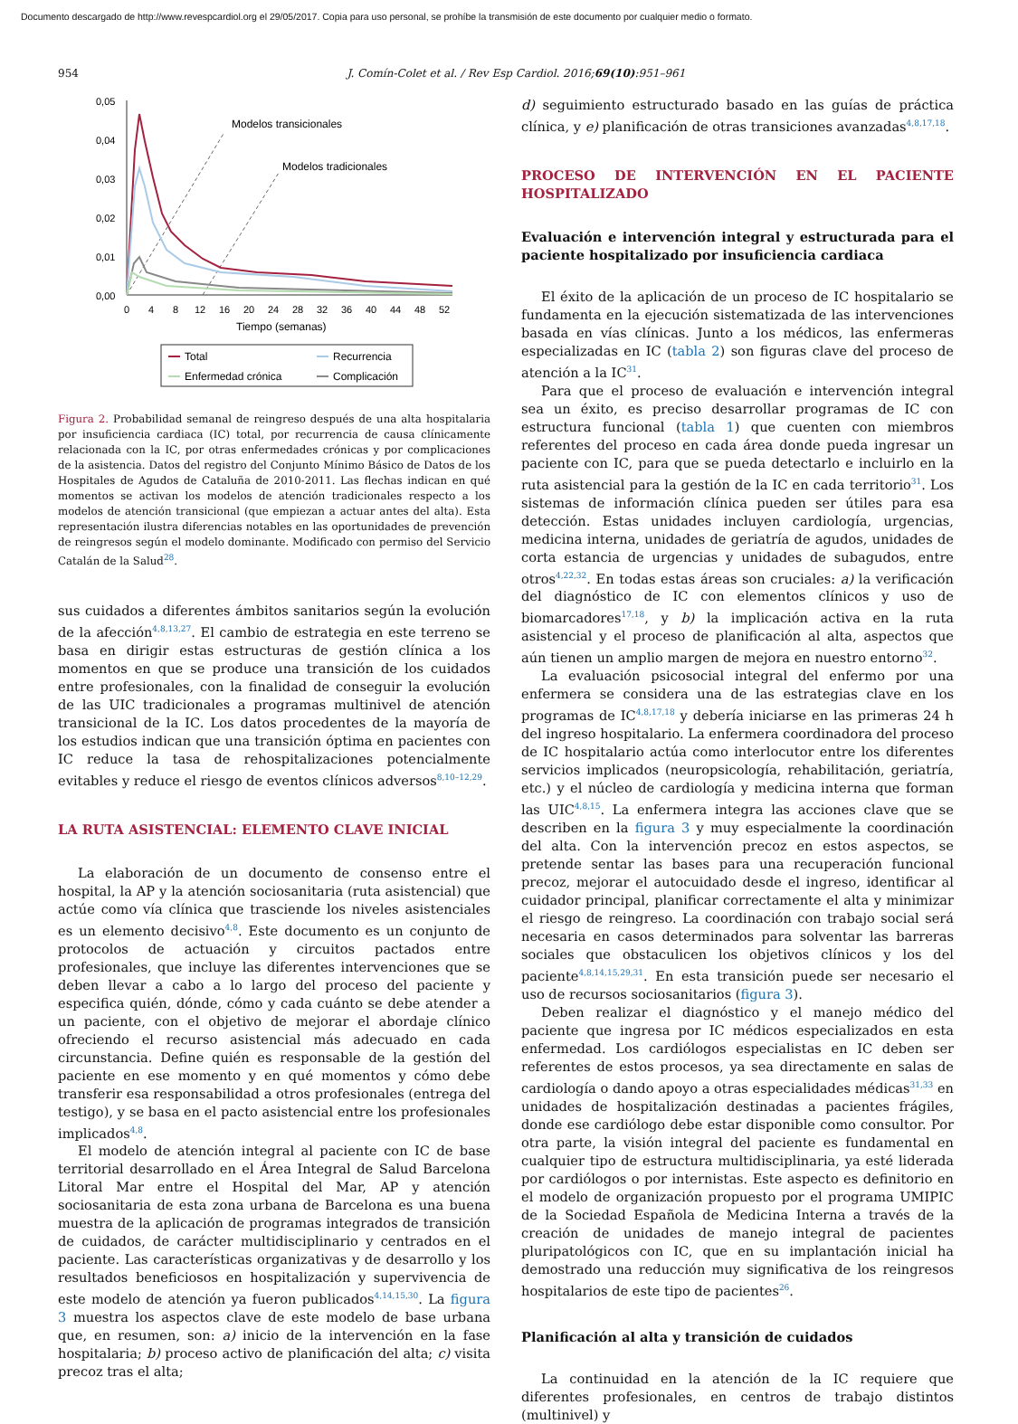Documento descargado de http://www.revespcardiol.org el 29/05/2017. Copia para uso personal, se prohíbe la transmisión de este documento por cualquier medio o formato.
954 J. Comín-Colet et al. / Rev Esp Cardiol. 2016;69(10):951–961
0,05
0,04
0,03
0,02
0,01
0,00
0
4
8
12
16
20
24
28
32
36
40
44
48
52
Tiempo (semanas)
Modelos transicionales
Modelos tradicionales
Total
Recurrencia
Enfermedad crónica
Complicación
Figura 2. Probabilidad semanal de reingreso después de una alta hospitalaria por insuficiencia cardiaca (IC) total, por recurrencia de causa clínicamente relacionada con la IC, por otras enfermedades crónicas y por complicaciones de la asistencia. Datos del registro del Conjunto Mínimo Básico de Datos de los Hospitales de Agudos de Cataluña de 2010-2011. Las flechas indican en qué momentos se activan los modelos de atención tradicionales respecto a los modelos de atención transicional (que empiezan a actuar antes del alta). Esta representación ilustra diferencias notables en las oportunidades de prevención de reingresos según el modelo dominante. Modificado con permiso del Servicio Catalán de la Salud<sup>28</sup>.
sus cuidados a diferentes ámbitos sanitarios según la evolución de la afección<sup>4,8,13,27</sup>. El cambio de estrategia en este terreno se basa en dirigir estas estructuras de gestión clínica a los momentos en que se produce una transición de los cuidados entre profesionales, con la finalidad de conseguir la evolución de las UIC tradicionales a programas multinivel de atención transicional de la IC. Los datos procedentes de la mayoría de los estudios indican que una transición óptima en pacientes con IC reduce la tasa de rehospitalizaciones potencialmente evitables y reduce el riesgo de eventos clínicos adversos<sup>8,10–12,29</sup>.
LA RUTA ASISTENCIAL: ELEMENTO CLAVE INICIAL
La elaboración de un documento de consenso entre el hospital, la AP y la atención sociosanitaria (ruta asistencial) que actúe como vía clínica que trasciende los niveles asistenciales es un elemento decisivo<sup>4,8</sup>. Este documento es un conjunto de protocolos de actuación y circuitos pactados entre profesionales, que incluye las diferentes intervenciones que se deben llevar a cabo a lo largo del proceso del paciente y especifica quién, dónde, cómo y cada cuánto se debe atender a un paciente, con el objetivo de mejorar el abordaje clínico ofreciendo el recurso asistencial más adecuado en cada circunstancia. Define quién es responsable de la gestión del paciente en ese momento y en qué momentos y cómo debe transferir esa responsabilidad a otros profesionales (entrega del testigo), y se basa en el pacto asistencial entre los profesionales implicados<sup>4,8</sup>.
El modelo de atención integral al paciente con IC de base territorial desarrollado en el Área Integral de Salud Barcelona Litoral Mar entre el Hospital del Mar, AP y atención sociosanitaria de esta zona urbana de Barcelona es una buena muestra de la aplicación de programas integrados de transición de cuidados, de carácter multidisciplinario y centrados en el paciente. Las características organizativas y de desarrollo y los resultados beneficiosos en hospitalización y supervivencia de este modelo de atención ya fueron publicados<sup>4,14,15,30</sup>. La figura 3 muestra los aspectos clave de este modelo de base urbana que, en resumen, son: a) inicio de la intervención en la fase hospitalaria; b) proceso activo de planificación del alta; c) visita precoz tras el alta;
d) seguimiento estructurado basado en las guías de práctica clínica, y e) planificación de otras transiciones avanzadas<sup>4,8,17,18</sup>.
PROCESO DE INTERVENCIÓN EN EL PACIENTE HOSPITALIZADO
Evaluación e intervención integral y estructurada para el paciente hospitalizado por insuficiencia cardiaca
El éxito de la aplicación de un proceso de IC hospitalario se fundamenta en la ejecución sistematizada de las intervenciones basada en vías clínicas. Junto a los médicos, las enfermeras especializadas en IC (tabla 2) son figuras clave del proceso de atención a la IC<sup>31</sup>.
Para que el proceso de evaluación e intervención integral sea un éxito, es preciso desarrollar programas de IC con estructura funcional (tabla 1) que cuenten con miembros referentes del proceso en cada área donde pueda ingresar un paciente con IC, para que se pueda detectarlo e incluirlo en la ruta asistencial para la gestión de la IC en cada territorio<sup>31</sup>. Los sistemas de información clínica pueden ser útiles para esa detección. Estas unidades incluyen cardiología, urgencias, medicina interna, unidades de geriatría de agudos, unidades de corta estancia de urgencias y unidades de subagudos, entre otros<sup>4,22,32</sup>. En todas estas áreas son cruciales: a) la verificación del diagnóstico de IC con elementos clínicos y uso de biomarcadores<sup>17,18</sup>, y b) la implicación activa en la ruta asistencial y el proceso de planificación al alta, aspectos que aún tienen un amplio margen de mejora en nuestro entorno<sup>32</sup>.
La evaluación psicosocial integral del enfermo por una enfermera se considera una de las estrategias clave en los programas de IC<sup>4,8,17,18</sup> y debería iniciarse en las primeras 24 h del ingreso hospitalario. La enfermera coordinadora del proceso de IC hospitalario actúa como interlocutor entre los diferentes servicios implicados (neuropsicología, rehabilitación, geriatría, etc.) y el núcleo de cardiología y medicina interna que forman las UIC<sup>4,8,15</sup>. La enfermera integra las acciones clave que se describen en la figura 3 y muy especialmente la coordinación del alta. Con la intervención precoz en estos aspectos, se pretende sentar las bases para una recuperación funcional precoz, mejorar el autocuidado desde el ingreso, identificar al cuidador principal, planificar correctamente el alta y minimizar el riesgo de reingreso. La coordinación con trabajo social será necesaria en casos determinados para solventar las barreras sociales que obstaculicen los objetivos clínicos y los del paciente<sup>4,8,14,15,29,31</sup>. En esta transición puede ser necesario el uso de recursos sociosanitarios (figura 3).
Deben realizar el diagnóstico y el manejo médico del paciente que ingresa por IC médicos especializados en esta enfermedad. Los cardiólogos especialistas en IC deben ser referentes de estos procesos, ya sea directamente en salas de cardiología o dando apoyo a otras especialidades médicas<sup>31,33</sup> en unidades de hospitalización destinadas a pacientes frágiles, donde ese cardiólogo debe estar disponible como consultor. Por otra parte, la visión integral del paciente es fundamental en cualquier tipo de estructura multidisciplinaria, ya esté liderada por cardiólogos o por internistas. Este aspecto es definitorio en el modelo de organización propuesto por el programa UMIPIC de la Sociedad Española de Medicina Interna a través de la creación de unidades de manejo integral de pacientes pluripatológicos con IC, que en su implantación inicial ha demostrado una reducción muy significativa de los reingresos hospitalarios de este tipo de pacientes<sup>26</sup>.
Planificación al alta y transición de cuidados
La continuidad en la atención de la IC requiere que diferentes profesionales, en centros de trabajo distintos (multinivel) y